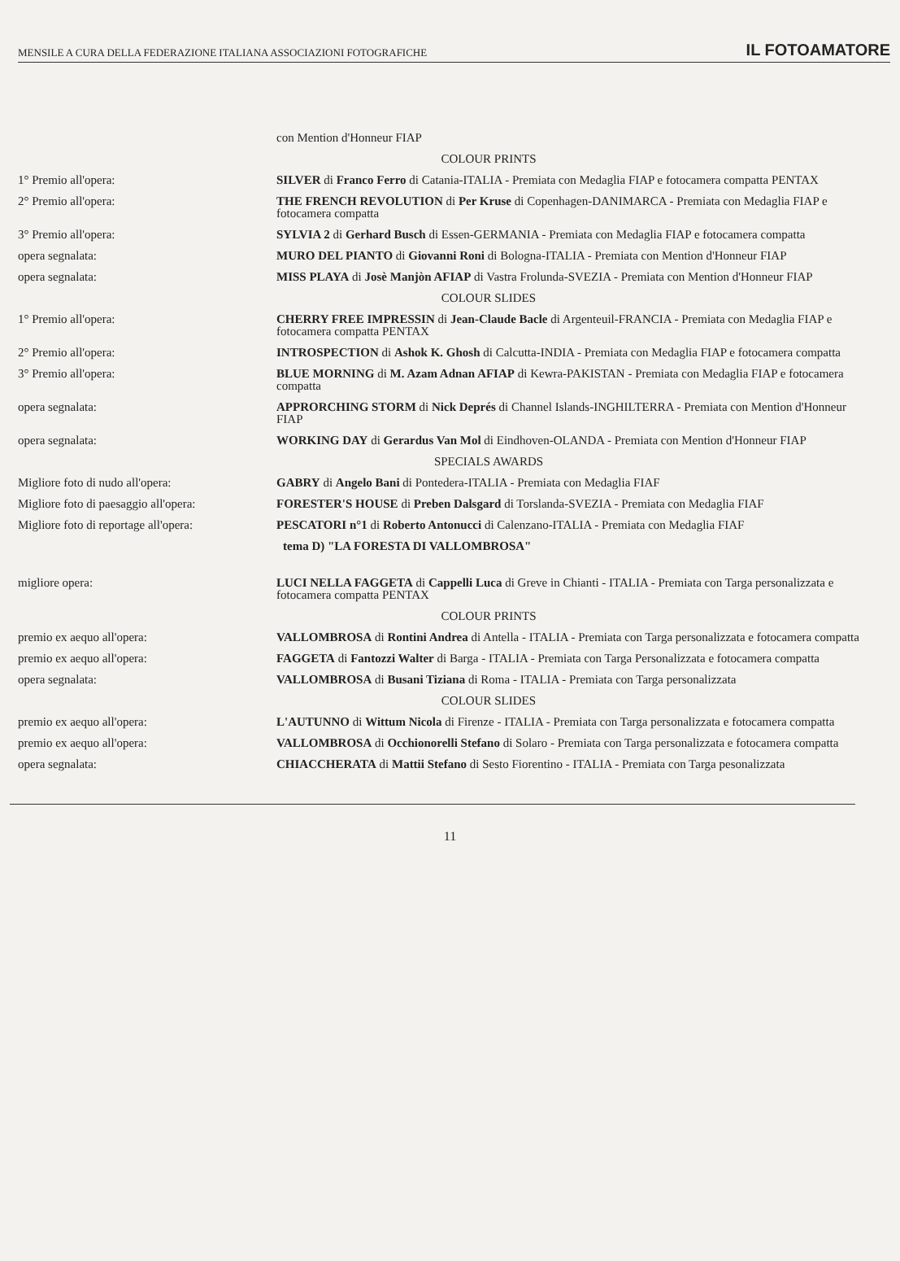MENSILE A CURA DELLA FEDERAZIONE ITALIANA ASSOCIAZIONI FOTOGRAFICHE IL FOTOAMATORE
| | con Mention d'Honneur FIAP |
| | COLOUR PRINTS |
| 1° Premio all'opera: | SILVER di Franco Ferro di Catania-ITALIA - Premiata con Medaglia FIAP e fotocamera compatta PENTAX |
| 2° Premio all'opera: | THE FRENCH REVOLUTION di Per Kruse di Copenhagen-DANIMARCA - Premiata con Medaglia FIAP e fotocamera compatta |
| 3° Premio all'opera: | SYLVIA 2 di Gerhard Busch di Essen-GERMANIA - Premiata con Medaglia FIAP e fotocamera compatta |
| opera segnalata: | MURO DEL PIANTO di Giovanni Roni di Bologna-ITALIA - Premiata con Mention d'Honneur FIAP |
| opera segnalata: | MISS PLAYA di Josè Manjòn AFIAP di Vastra Frolunda-SVEZIA - Premiata con Mention d'Honneur FIAP |
| | COLOUR SLIDES |
| 1° Premio all'opera: | CHERRY FREE IMPRESSIN di Jean-Claude Bacle di Argenteuil-FRANCIA - Premiata con Medaglia FIAP e fotocamera compatta PENTAX |
| 2° Premio all'opera: | INTROSPECTION di Ashok K. Ghosh di Calcutta-INDIA - Premiata con Medaglia FIAP e fotocamera compatta |
| 3° Premio all'opera: | BLUE MORNING di M. Azam Adnan AFIAP di Kewra-PAKISTAN - Premiata con Medaglia FIAP e fotocamera compatta |
| opera segnalata: | APPRORCHING STORM di Nick Deprés di Channel Islands-INGHILTERRA - Premiata con Mention d'Honneur FIAP |
| opera segnalata: | WORKING DAY di Gerardus Van Mol di Eindhoven-OLANDA - Premiata con Mention d'Honneur FIAP |
| | SPECIALS AWARDS |
| Migliore foto di nudo all'opera: | GABRY di Angelo Bani di Pontedera-ITALIA - Premiata con Medaglia FIAF |
| Migliore foto di paesaggio all'opera: | FORESTER'S HOUSE di Preben Dalsgard di Torslanda-SVEZIA - Premiata con Medaglia FIAF |
| Migliore foto di reportage all'opera: | PESCATORI n°1 di Roberto Antonucci di Calenzano-ITALIA - Premiata con Medaglia FIAF |
| | tema D) "LA FORESTA DI VALLOMBROSA" |
| migliore opera: | LUCI NELLA FAGGETA di Cappelli Luca di Greve in Chianti - ITALIA - Premiata con Targa personalizzata e fotocamera compatta PENTAX |
| | COLOUR PRINTS |
| premio ex aequo all'opera: | VALLOMBROSA di Rontini Andrea di Antella - ITALIA - Premiata con Targa personalizzata e fotocamera compatta |
| premio ex aequo all'opera: | FAGGETA di Fantozzi Walter di Barga - ITALIA - Premiata con Targa Personalizzata e fotocamera compatta |
| opera segnalata: | VALLOMBROSA di Busani Tiziana di Roma - ITALIA - Premiata con Targa personalizzata |
| | COLOUR SLIDES |
| premio ex aequo all'opera: | L'AUTUNNO di Wittum Nicola di Firenze - ITALIA - Premiata con Targa personalizzata e fotocamera compatta |
| premio ex aequo all'opera: | VALLOMBROSA di Occhionorelli Stefano di Solaro - Premiata con Targa personalizzata e fotocamera compatta |
| opera segnalata: | CHIACCHERATA di Mattii Stefano di Sesto Fiorentino - ITALIA - Premiata con Targa pesonalizzata |
11